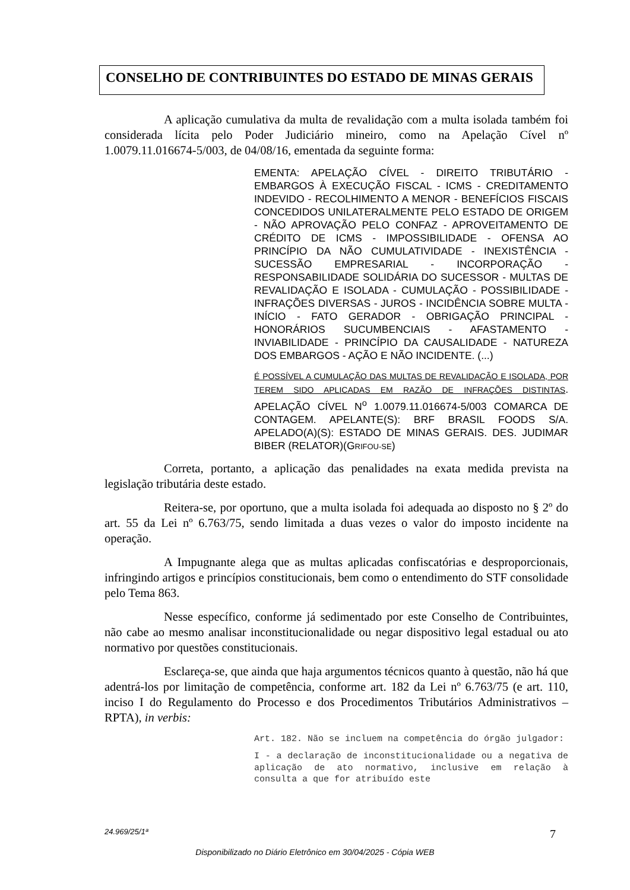CONSELHO DE CONTRIBUINTES DO ESTADO DE MINAS GERAIS
A aplicação cumulativa da multa de revalidação com a multa isolada também foi considerada lícita pelo Poder Judiciário mineiro, como na Apelação Cível nº 1.0079.11.016674-5/003, de 04/08/16, ementada da seguinte forma:
EMENTA: APELAÇÃO CÍVEL - DIREITO TRIBUTÁRIO - EMBARGOS À EXECUÇÃO FISCAL - ICMS - CREDITAMENTO INDEVIDO - RECOLHIMENTO A MENOR - BENEFÍCIOS FISCAIS CONCEDIDOS UNILATERALMENTE PELO ESTADO DE ORIGEM - NÃO APROVAÇÃO PELO CONFAZ - APROVEITAMENTO DE CRÉDITO DE ICMS - IMPOSSIBILIDADE - OFENSA AO PRINCÍPIO DA NÃO CUMULATIVIDADE - INEXISTÊNCIA - SUCESSÃO EMPRESARIAL - INCORPORAÇÃO - RESPONSABILIDADE SOLIDÁRIA DO SUCESSOR - MULTAS DE REVALIDAÇÃO E ISOLADA - CUMULAÇÃO - POSSIBILIDADE - INFRAÇÕES DIVERSAS - JUROS - INCIDÊNCIA SOBRE MULTA - INÍCIO - FATO GERADOR - OBRIGAÇÃO PRINCIPAL - HONORÁRIOS SUCUMBENCIAIS - AFASTAMENTO - INVIABILIDADE - PRINCÍPIO DA CAUSALIDADE - NATUREZA DOS EMBARGOS - AÇÃO E NÃO INCIDENTE. (...)
É POSSÍVEL A CUMULAÇÃO DAS MULTAS DE REVALIDAÇÃO E ISOLADA, POR TEREM SIDO APLICADAS EM RAZÃO DE INFRAÇÕES DISTINTAS. APELAÇÃO CÍVEL N<sup>o</sup> 1.0079.11.016674-5/003 COMARCA DE CONTAGEM. APELANTE(S): BRF BRASIL FOODS S/A. APELADO(A)(S): ESTADO DE MINAS GERAIS. DES. JUDIMAR BIBER (RELATOR)(GRIFOU-SE)
Correta, portanto, a aplicação das penalidades na exata medida prevista na legislação tributária deste estado.
Reitera-se, por oportuno, que a multa isolada foi adequada ao disposto no § 2º do art. 55 da Lei nº 6.763/75, sendo limitada a duas vezes o valor do imposto incidente na operação.
A Impugnante alega que as multas aplicadas confiscatórias e desproporcionais, infringindo artigos e princípios constitucionais, bem como o entendimento do STF consolidade pelo Tema 863.
Nesse específico, conforme já sedimentado por este Conselho de Contribuintes, não cabe ao mesmo analisar inconstitucionalidade ou negar dispositivo legal estadual ou ato normativo por questões constitucionais.
Esclareça-se, que ainda que haja argumentos técnicos quanto à questão, não há que adentrá-los por limitação de competência, conforme art. 182 da Lei nº 6.763/75 (e art. 110, inciso I do Regulamento do Processo e dos Procedimentos Tributários Administrativos – RPTA), in verbis:
Art. 182. Não se incluem na competência do órgão julgador:
I - a declaração de inconstitucionalidade ou a negativa de aplicação de ato normativo, inclusive em relação à consulta a que for atribuído este
24.969/25/1ª 7
Disponibilizado no Diário Eletrônico em 30/04/2025 - Cópia WEB